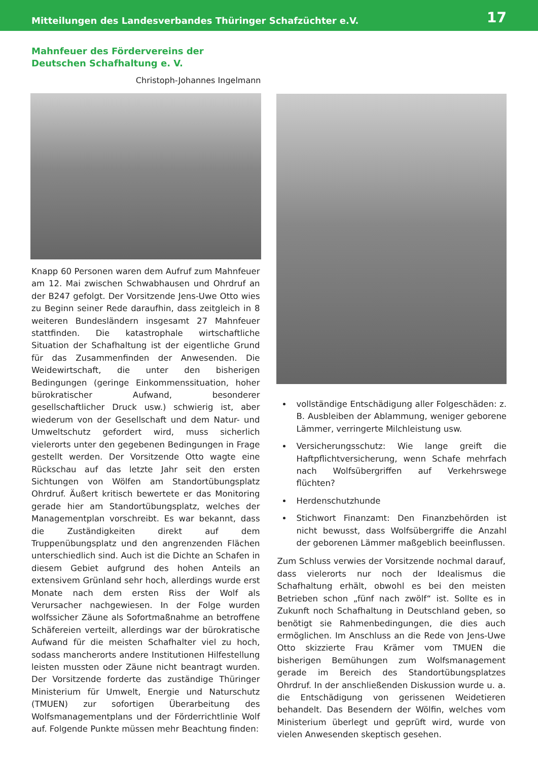Mitteilungen des Landesverbandes Thüringer Schafzüchter e.V. 17
Mahnfeuer des Fördervereins der Deutschen Schafhaltung e. V.
Christoph-Johannes Ingelmann
Knapp 60 Personen waren dem Aufruf zum Mahnfeuer am 12. Mai zwischen Schwabhausen und Ohrdruf an der B247 gefolgt. Der Vorsitzende Jens-Uwe Otto wies zu Beginn seiner Rede daraufhin, dass zeitgleich in 8 weiteren Bundesländern insgesamt 27 Mahnfeuer stattfinden. Die katastrophale wirtschaftliche Situation der Schafhaltung ist der eigentliche Grund für das Zusammenfinden der Anwesenden. Die Weidewirtschaft, die unter den bisherigen Bedingungen (geringe Einkommenssituation, hoher bürokratischer Aufwand, besonderer gesellschaftlicher Druck usw.) schwierig ist, aber wiederum von der Gesellschaft und dem Natur- und Umweltschutz gefordert wird, muss sicherlich vielerorts unter den gegebenen Bedingungen in Frage gestellt werden. Der Vorsitzende Otto wagte eine Rückschau auf das letzte Jahr seit den ersten Sichtungen von Wölfen am Standortübungsplatz Ohrdruf. Äußert kritisch bewertete er das Monitoring gerade hier am Standortübungsplatz, welches der Managementplan vorschreibt. Es war bekannt, dass die Zuständigkeiten direkt auf dem Truppenübungsplatz und den angrenzenden Flächen unterschiedlich sind. Auch ist die Dichte an Schafen in diesem Gebiet aufgrund des hohen Anteils an extensivem Grünland sehr hoch, allerdings wurde erst Monate nach dem ersten Riss der Wolf als Verursacher nachgewiesen. In der Folge wurden wolfssicher Zäune als Sofortmaßnahme an betroffene Schäfereien verteilt, allerdings war der bürokratische Aufwand für die meisten Schafhalter viel zu hoch, sodass mancherorts andere Institutionen Hilfestellung leisten mussten oder Zäune nicht beantragt wurden. Der Vorsitzende forderte das zuständige Thüringer Ministerium für Umwelt, Energie und Naturschutz (TMUEN) zur sofortigen Überarbeitung des Wolfsmanagementplans und der Förderrichtlinie Wolf auf. Folgende Punkte müssen mehr Beachtung finden:
vollständige Entschädigung aller Folgeschäden: z. B. Ausbleiben der Ablammung, weniger geborene Lämmer, verringerte Milchleistung usw.
Versicherungsschutz: Wie lange greift die Haftpflichtversicherung, wenn Schafe mehrfach nach Wolfsübergriffen auf Verkehrswege flüchten?
Herdenschutzhunde
Stichwort Finanzamt: Den Finanzbehörden ist nicht bewusst, dass Wolfsübergriffe die Anzahl der geborenen Lämmer maßgeblich beeinflussen.
Zum Schluss verwies der Vorsitzende nochmal darauf, dass vielerorts nur noch der Idealismus die Schafhaltung erhält, obwohl es bei den meisten Betrieben schon „fünf nach zwölf“ ist. Sollte es in Zukunft noch Schafhaltung in Deutschland geben, so benötigt sie Rahmenbedingungen, die dies auch ermöglichen. Im Anschluss an die Rede von Jens-Uwe Otto skizzierte Frau Krämer vom TMUEN die bisherigen Bemühungen zum Wolfsmanagement gerade im Bereich des Standortübungsplatzes Ohrdruf. In der anschließenden Diskussion wurde u. a. die Entschädigung von gerissenen Weidetieren behandelt. Das Besendern der Wölfin, welches vom Ministerium überlegt und geprüft wird, wurde von vielen Anwesenden skeptisch gesehen.